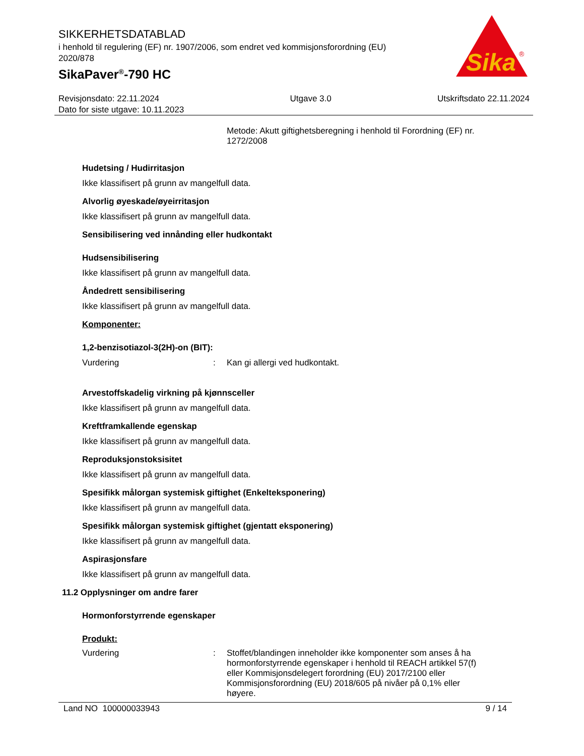SIKKERHETSDATABLAD
i henhold til regulering (EF) nr. 1907/2006, som endret ved kommisjonsforordning (EU) 2020/878
SikaPaver<sup>®</sup>-790 HC
Sika
®
Revisjonsdato: 22.11.2024
Dato for siste utgave: 10.11.2023
Utgave 3.0 Utskriftsdato 22.11.2024
Metode: Akutt giftighetsberegning i henhold til Forordning (EF) nr. 1272/2008
Hudetsing / Hudirritasjon
Ikke klassifisert på grunn av mangelfull data.
Alvorlig øyeskade/øyeirritasjon
Ikke klassifisert på grunn av mangelfull data.
Sensibilisering ved innånding eller hudkontakt
Hudsensibilisering
Ikke klassifisert på grunn av mangelfull data.
Åndedrett sensibilisering
Ikke klassifisert på grunn av mangelfull data.
Komponenter:
1,2-benzisotiazol-3(2H)-on (BIT):
Vurdering: Kan gi allergi ved hudkontakt.
Arvestoffskadelig virkning på kjønnsceller
Ikke klassifisert på grunn av mangelfull data.
Kreftframkallende egenskap
Ikke klassifisert på grunn av mangelfull data.
Reproduksjonstoksisitet
Ikke klassifisert på grunn av mangelfull data.
Spesifikk målorgan systemisk giftighet (Enkelteksponering)
Ikke klassifisert på grunn av mangelfull data.
Spesifikk målorgan systemisk giftighet (gjentatt eksponering)
Ikke klassifisert på grunn av mangelfull data.
Aspirasjonsfare
Ikke klassifisert på grunn av mangelfull data.
11.2 Opplysninger om andre farer
Hormonforstyrrende egenskaper
Produkt:
Vurdering: Stoffet/blandingen inneholder ikke komponenter som anses å ha hormonforstyrrende egenskaper i henhold til REACH artikkel 57(f) eller Kommisjonsdelegert forordning (EU) 2017/2100 eller Kommisjonsforordning (EU) 2018/605 på nivåer på 0,1% eller høyere.
Land NO 100000033943 9 / 14